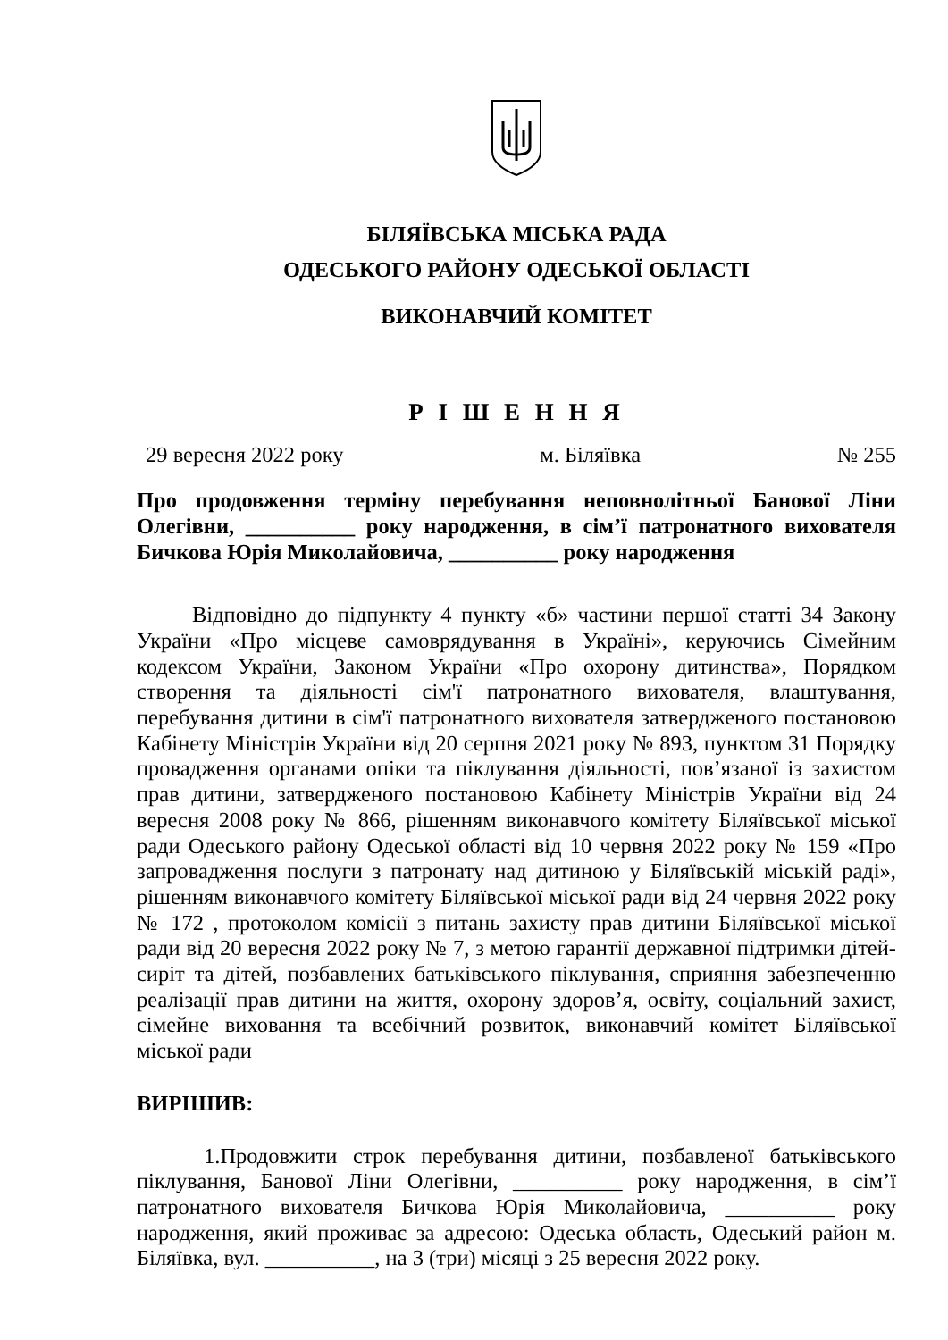БІЛЯЇВСЬКА МІСЬКА РАДА
ОДЕСЬКОГО РАЙОНУ ОДЕСЬКОЇ ОБЛАСТІ
ВИКОНАВЧИЙ КОМІТЕТ
Р І Ш Е Н Н Я
29 вересня 2022 року м. Біляївка № 255
Про продовження терміну перебування неповнолітньої Банової Ліни Олегівни, __________ року народження, в сім’ї патронатного вихователя Бичкова Юрія Миколайовича, __________ року народження
Відповідно до підпункту 4 пункту «б» частини першої статті 34 Закону України «Про місцеве самоврядування в Україні», керуючись Сімейним кодексом України, Законом України «Про охорону дитинства», Порядком створення та діяльності сім'ї патронатного вихователя, влаштування, перебування дитини в сім'ї патронатного вихователя затвердженого постановою Кабінету Міністрів України від 20 серпня 2021 року № 893, пунктом 31 Порядку провадження органами опіки та піклування діяльності, пов’язаної із захистом прав дитини, затвердженого постановою Кабінету Міністрів України від 24 вересня 2008 року № 866, рішенням виконавчого комітету Біляївської міської ради Одеського району Одеської області від 10 червня 2022 року № 159 «Про запровадження послуги з патронату над дитиною у Біляївській міській раді», рішенням виконавчого комітету Біляївської міської ради від 24 червня 2022 року № 172 , протоколом комісії з питань захисту прав дитини Біляївської міської ради від 20 вересня 2022 року № 7, з метою гарантії державної підтримки дітей-сиріт та дітей, позбавлених батьківського піклування, сприяння забезпеченню реалізації прав дитини на життя, охорону здоров’я, освіту, соціальний захист, сімейне виховання та всебічний розвиток, виконавчий комітет Біляївської міської ради
ВИРІШИВ:
1.Продовжити строк перебування дитини, позбавленої батьківського піклування, Банової Ліни Олегівни, __________ року народження, в сім’ї патронатного вихователя Бичкова Юрія Миколайовича, __________ року народження, який проживає за адресою: Одеська область, Одеський район м. Біляївка, вул. __________, на 3 (три) місяці з 25 вересня 2022 року.